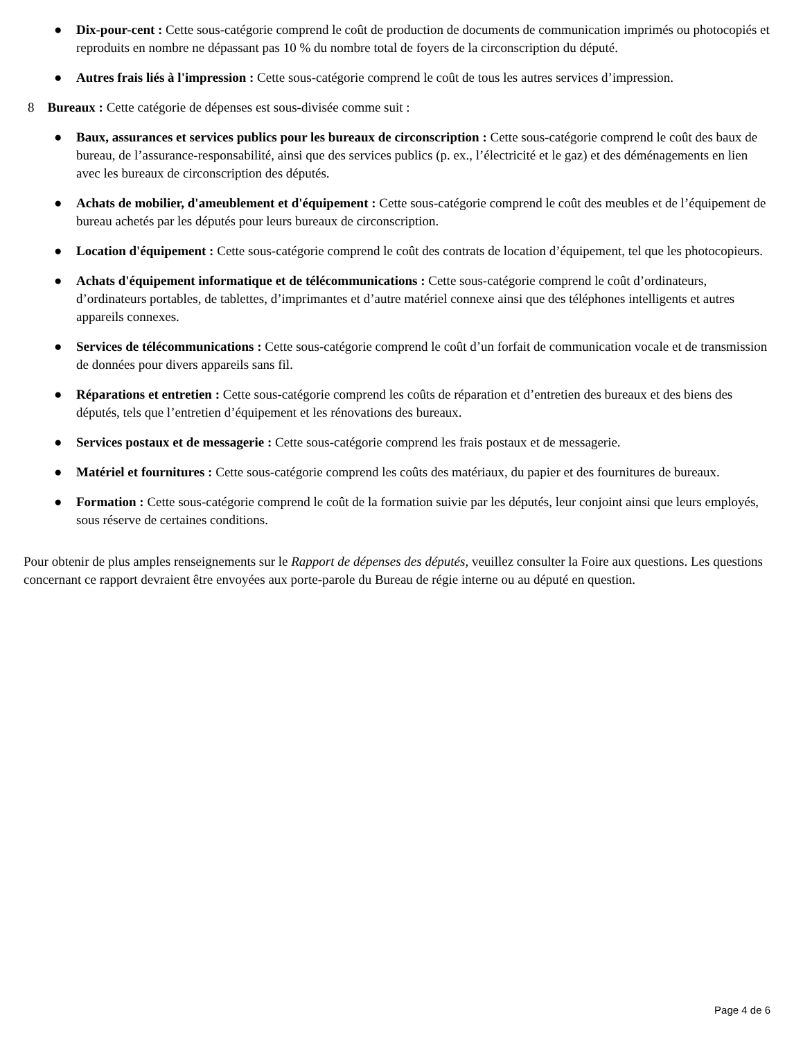● Dix-pour-cent : Cette sous-catégorie comprend le coût de production de documents de communication imprimés ou photocopiés et reproduits en nombre ne dépassant pas 10 % du nombre total de foyers de la circonscription du député.
● Autres frais liés à l'impression : Cette sous-catégorie comprend le coût de tous les autres services d’impression.
8 Bureaux : Cette catégorie de dépenses est sous-divisée comme suit :
● Baux, assurances et services publics pour les bureaux de circonscription : Cette sous-catégorie comprend le coût des baux de bureau, de l’assurance-responsabilité, ainsi que des services publics (p. ex., l’électricité et le gaz) et des déménagements en lien avec les bureaux de circonscription des députés.
● Achats de mobilier, d'ameublement et d'équipement : Cette sous-catégorie comprend le coût des meubles et de l’équipement de bureau achetés par les députés pour leurs bureaux de circonscription.
● Location d'équipement : Cette sous-catégorie comprend le coût des contrats de location d’équipement, tel que les photocopieurs.
● Achats d'équipement informatique et de télécommunications : Cette sous-catégorie comprend le coût d’ordinateurs, d’ordinateurs portables, de tablettes, d’imprimantes et d’autre matériel connexe ainsi que des téléphones intelligents et autres appareils connexes.
● Services de télécommunications : Cette sous-catégorie comprend le coût d’un forfait de communication vocale et de transmission de données pour divers appareils sans fil.
● Réparations et entretien : Cette sous-catégorie comprend les coûts de réparation et d’entretien des bureaux et des biens des députés, tels que l’entretien d’équipement et les rénovations des bureaux.
● Services postaux et de messagerie : Cette sous-catégorie comprend les frais postaux et de messagerie.
● Matériel et fournitures : Cette sous-catégorie comprend les coûts des matériaux, du papier et des fournitures de bureaux.
● Formation : Cette sous-catégorie comprend le coût de la formation suivie par les députés, leur conjoint ainsi que leurs employés, sous réserve de certaines conditions.
Pour obtenir de plus amples renseignements sur le Rapport de dépenses des députés, veuillez consulter la Foire aux questions. Les questions concernant ce rapport devraient être envoyées aux porte-parole du Bureau de régie interne ou au député en question.
Page 4 de 6